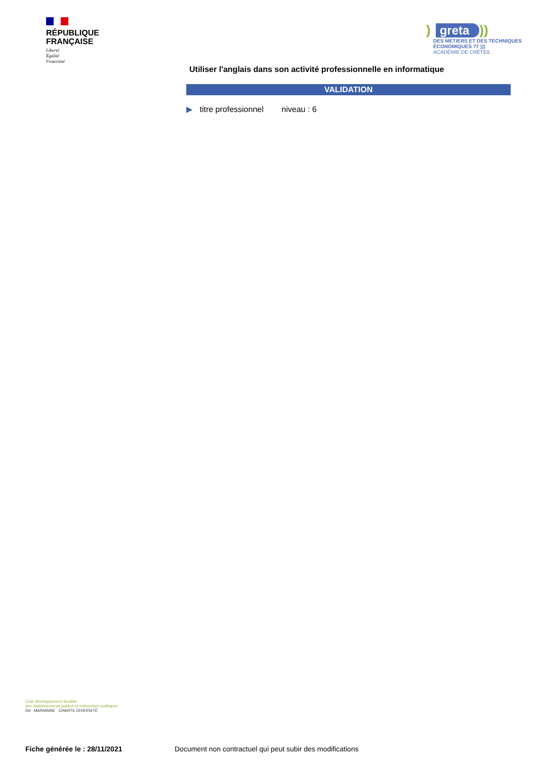RÉPUBLIQUE
FRANÇAISE
Liberté
Égalité
Fraternité
) greta))
DES MÉTIERS ET DES TECHNIQUES
ÉCONOMIQUES 77 )))
ACADÉMIE DE CRÉTEIL
Utiliser l'anglais dans son activité professionnelle en informatique
VALIDATION
▶ titre professionnel niveau : 6
Club développement durable
des établissements publics et entreprises publiques
Dd MARIANNE CHARTE DIVERSITÉ
Fiche générée le : 28/11/2021
Document non contractuel qui peut subir des modifications